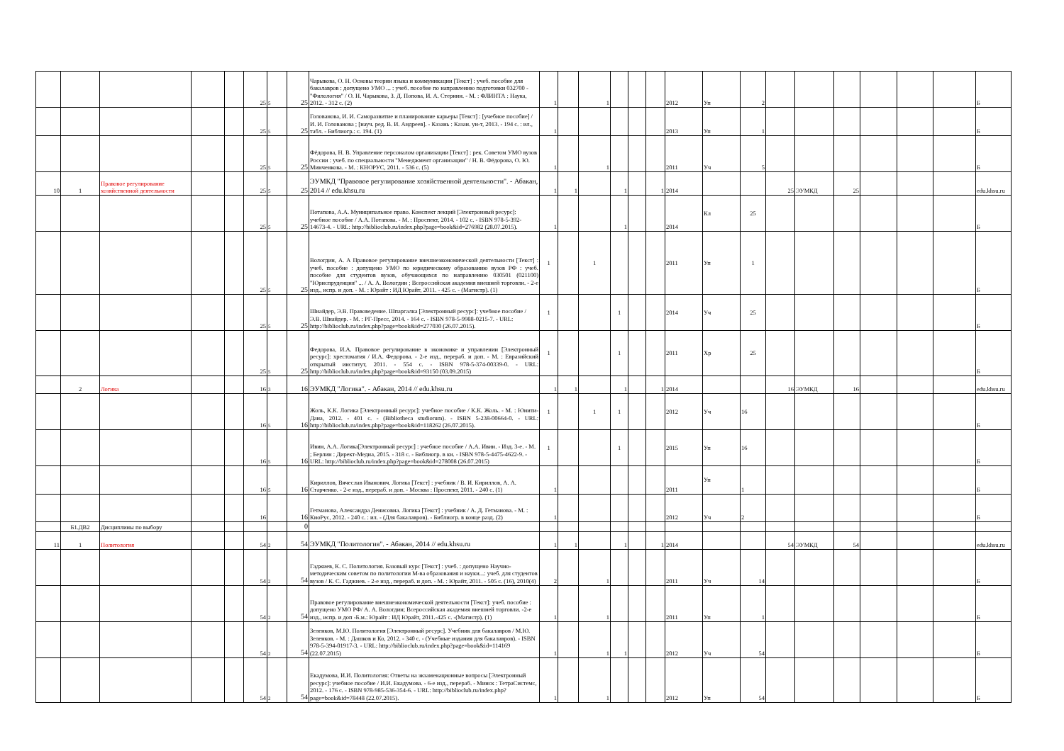| | | | | | 25 | 5 | 25 | Чарыкова, О. Н. Основы теории языка и коммуникации [Текст] : учеб. пособие для бакалавров : допущено УМО ... : учеб. пособие по направлению подготовки 032700 - "Филология" / О. Н. Чарыкова, З. Д. Попова, И. А. Стернин. - М. : ФЛИНТА : Наука, 2012. - 312 с. (2) | 1 | | 1 | | | | 2012 | Уп | 2 | | | | | | | Б |
| | | | | | 25 | 5 | 25 | Голованова, И. И. Саморазвитие и планирование карьеры [Текст] : [учебное пособие] / И. И. Голованова ; [науч. ред. В. И. Андреев]. - Казань : Казан. ун-т, 2013. - 194 с. : ил., табл. - Библиогр.: с. 194. (1) | 1 | | | | | | 2013 | Уп | 1 | | | | | | | Б |
| | | | | | 25 | 5 | 25 | Фёдорова, Н. В. Управление персоналом организации [Текст] : рек. Советом УМО вузов России : учеб. по специальности "Менеджмент организации" / Н. В. Фёдорова, О. Ю. Минченкова. - М. : КНОРУС, 2011. - 536 с. (5) | 1 | | 1 | | | | 2011 | Уч | 5 | | | | | | | Б |
| 10 | 1 | Правовое регулирование хозяйственной деятельности | | | 25 | 5 | 25 | ЭУМКД "Правовое регулирование хозяйственной деятельности". - Абакан, 2014 // edu.khsu.ru | 1 | 1 | | 1 | | 1 | 2014 | | | 25 | ЭУМКД | 25 | | | | edu.khsu.ru |
| | | | | | 25 | 5 | 25 | Потапова, А.А. Муниципальное право. Конспект лекций [Электронный ресурс]: учебное пособие / А.А. Потапова. - М. : Проспект, 2014. - 102 с. - ISBN 978-5-392-14673-4. - URL: http://biblioclub.ru/index.php?page=book&id=276982 (28.07.2015). | 1 | | | 1 | | | 2014 | Кл | 25 | | | | | | | Б |
| | | | | | 25 | 5 | 25 | Вологдин, А. А Правовое регулирование внешнеэкономической деятельности [Текст] : учеб. пособие : допущено УМО по юридическому образованию вузов РФ : учеб. пособие для студентов вузов, обучающихся по направлению 030501 (021100) "Юриспруденция" ... / А. А. Вологдин ; Всероссийская академия внешней торговли. - 2-е изд., испр. и доп. - М. : Юрайт : ИД Юрайт, 2011. - 425 с. - (Магистр). (1) | 1 | | 1 | | | | 2011 | Уп | 1 | | | | | | | Б |
| | | | | | 25 | 5 | 25 | Шнайдер, Э.В. Правоведение. Шпаргалка [Электронный ресурс]: учебное пособие / Э.В. Шнайдер. - М. : РГ-Пресс, 2014. - 164 с. - ISBN 978-5-9988-0215-7. - URL: http://biblioclub.ru/index.php?page=book&id=277030 (26.07.2015). | 1 | | | 1 | | | 2014 | Уч | 25 | | | | | | | Б |
| | | | | | 25 | 5 | 25 | Федорова, И.А. Правовое регулирование в экономике и управлении [Электронный ресурс]: хрестоматия / И.А. Федорова. - 2-е изд., перераб. и доп. - М. : Евразийский открытый институт, 2011. - 554 с. - ISBN 978-5-374-00339-0. - URL: http://biblioclub.ru/index.php?page=book&id=93150 (03.09.2015) | 1 | | | 1 | | | 2011 | Хр | 25 | | | | | | | Б |
| | 2 | Логика | | | 16 | 3 | 16 | ЭУМКД "Логика". - Абакан, 2014 // edu.khsu.ru | 1 | 1 | | 1 | | 1 | 2014 | | | 16 | ЭУМКД | 16 | | | | edu.khsu.ru |
| | | | | | 16 | 5 | 16 | Жоль, К.К. Логика [Электронный ресурс]: учебное пособие / К.К. Жоль. - М. : Юнити-Дана, 2012. - 401 с. - (Bibliotheca studiorum). - ISBN 5-238-00664-0. - URL: http://biblioclub.ru/index.php?page=book&id=118262 (26.07.2015). | 1 | | 1 | 1 | | | 2012 | Уч | 16 | | | | | | | Б |
| | | | | | 16 | 5 | 16 | Ивин, А.А. Логика[Электронный ресурс] : учебное пособие / А.А. Ивин. - Изд. 3-е. - М. ; Берлин : Директ-Медиа, 2015. - 318 с. - Библиогр. в кн. - ISBN 978-5-4475-4622-9. - URL: http://biblioclub.ru/index.php?page=book&id=278008 (26.07.2015) | 1 | | | 1 | | | 2015 | Уп | 16 | | | | | | | Б |
| | | | | | 16 | 5 | 16 | Кириллов, Вячеслав Иванович. Логика [Текст] : учебник / В. И. Кириллов, А. А. Старченко. - 2-е изд., перераб. и доп. - Москва : Проспект, 2011. - 240 с. (1) | 1 | | | | | | 2011 | Уп | 1 | | | | | | | Б |
| | | | | | 16 | | 16 | Гетманова, Александра Денисовна. Логика [Текст] : учебник / А. Д. Гетманова. - М. : КноРус, 2012. - 240 с. : ил. - (Для бакалавров). - Библиогр. в конце разд. (2) | 1 | | | | | | 2012 | Уч | 2 | | | | | | | Б |
| | Б1.ДВ2 | Дисциплины по выбору | | | | | 0 | | | | | | | | | | | | | | | | | |
| 11 | 1 | Политология | | | 54 | 2 | 54 | ЭУМКД "Политология". - Абакан, 2014 // edu.khsu.ru | 1 | 1 | | 1 | | 1 | 2014 | | | 54 | ЭУМКД | 54 | | | | edu.khsu.ru |
| | | | | | 54 | 2 | 54 | Гаджиев, К. С. Политология. Базовый курс [Текст] : учеб. : допущено Научно-методическим советом по политологии М-ва образования и науки...: учеб. для студентов вузов / К. С. Гаджиев. - 2-е изд., перераб. и доп. - М. : Юрайт, 2011. - 505 с. (16), 2010(4) | 2 | | 1 | | | | 2011 | Уч | 14 | | | | | | | Б |
| | | | | | 54 | 2 | 54 | Правовое регулирование внешнеэкономической деятельности [Текст]: учеб. пособие : допущено УМО РФ/ А. А. Вологдин; Всероссийская академия внешней торговли. -2-е изд., испр. и доп -Б.м.: Юрайт : ИД Юрайт, 2011.-425 с. -(Магистр). (1) | 1 | | 1 | | | | 2011 | Уп | 1 | | | | | | | Б |
| | | | | | 54 | 2 | 54 | Зеленков, М.Ю. Политология [Электронный ресурс]. Учебник для бакалавров / М.Ю. Зеленков. - М. : Дашков и Ко, 2012. - 340 с. - (Учебные издания для бакалавров). - ISBN 978-5-394-01917-3. - URL: http://biblioclub.ru/index.php?page=book&id=114169 (22.07.2015) | 1 | | 1 | 1 | | | 2012 | Уч | 54 | | | | | | | Б |
| | | | | | 54 | 2 | 54 | Екадумова, И.И. Политология: Ответы на экзаменационные вопросы [Электронный ресурс]: учебное пособие / И.И. Екадумова. - 6-е изд., перераб. - Минск : ТетраСистемс, 2012. - 176 с. - ISBN 978-985-536-354-6. - URL: http://biblioclub.ru/index.php?page=book&id=78448 (22.07.2015). | 1 | | 1 | | | | 2012 | Уп | 54 | | | | | | | Б |